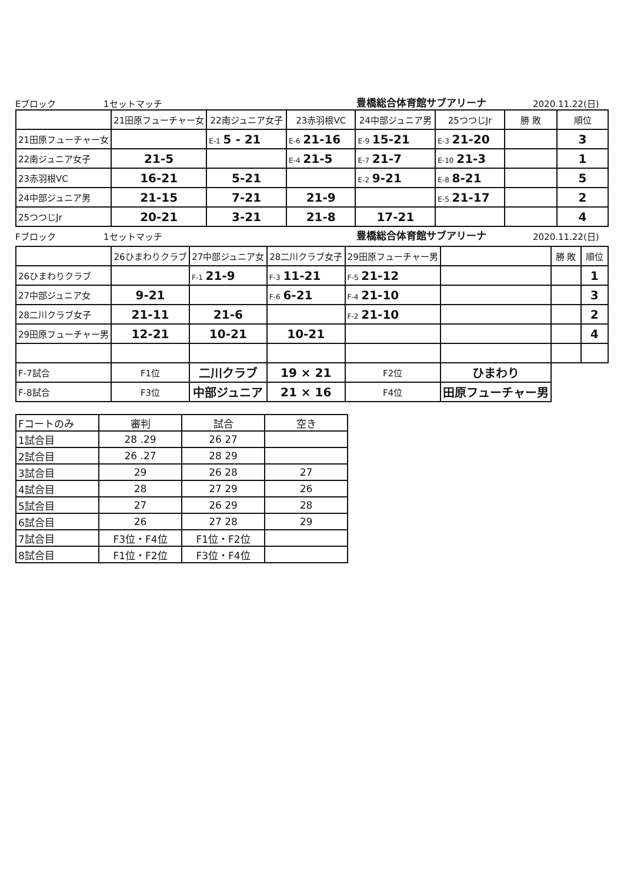Eブロック 1セットマッチ 豊橋総合体育館サブアリーナ 2020.11.22(日)
| | 21田原フューチャー女 | 22南ジュニア女子 | 23赤羽根VC | 24中部ジュニア男 | 25つつじJr | 勝 敗 | 順位 |
| --- | --- | --- | --- | --- | --- | --- | --- |
| 21田原フューチャー女 | | E-1 5 - 21 | E-6 21-16 | E-9 15-21 | E-3 21-20 | | 3 |
| 22南ジュニア女子 | 21-5 | | E-4 21-5 | E-7 21-7 | E-10 21-3 | | 1 |
| 23赤羽根VC | 16-21 | 5-21 | | E-2 9-21 | E-8 8-21 | | 5 |
| 24中部ジュニア男 | 21-15 | 7-21 | 21-9 | | E-5 21-17 | | 2 |
| 25つつじJr | 20-21 | 3-21 | 21-8 | 17-21 | | | 4 |
Fブロック 1セットマッチ 豊橋総合体育館サブアリーナ 2020.11.22(日)
| | 26ひまわりクラブ | 27中部ジュニア女 | 28二川クラブ女子 | 29田原フューチャー男 | | 勝 敗 | 順位 |
| --- | --- | --- | --- | --- | --- | --- | --- |
| 26ひまわりクラブ | | F-1 21-9 | F-3 11-21 | F-5 21-12 | | | 1 |
| 27中部ジュニア女 | 9-21 | | F-6 6-21 | F-4 21-10 | | | 3 |
| 28二川クラブ女子 | 21-11 | 21-6 | | F-2 21-10 | | | 2 |
| 29田原フューチャー男 | 12-21 | 10-21 | 10-21 | | | | 4 |
| F-7試合 | F1位 | 二川クラブ | 19 × 21 | F2位 | ひまわり | | |
| F-8試合 | F3位 | 中部ジュニア | 21 × 16 | F4位 | 田原フューチャー男 | | |
| Fコートのみ | 審判 | 試合 | 空き |
| 1試合目 | 28 .29 | 26 27 | |
| 2試合目 | 26 .27 | 28 29 | |
| 3試合目 | 29 | 26 28 | 27 |
| 4試合目 | 28 | 27 29 | 26 |
| 5試合目 | 27 | 26 29 | 28 |
| 6試合目 | 26 | 27 28 | 29 |
| 7試合目 | F3位・F4位 | F1位・F2位 | |
| 8試合目 | F1位・F2位 | F3位・F4位 | |